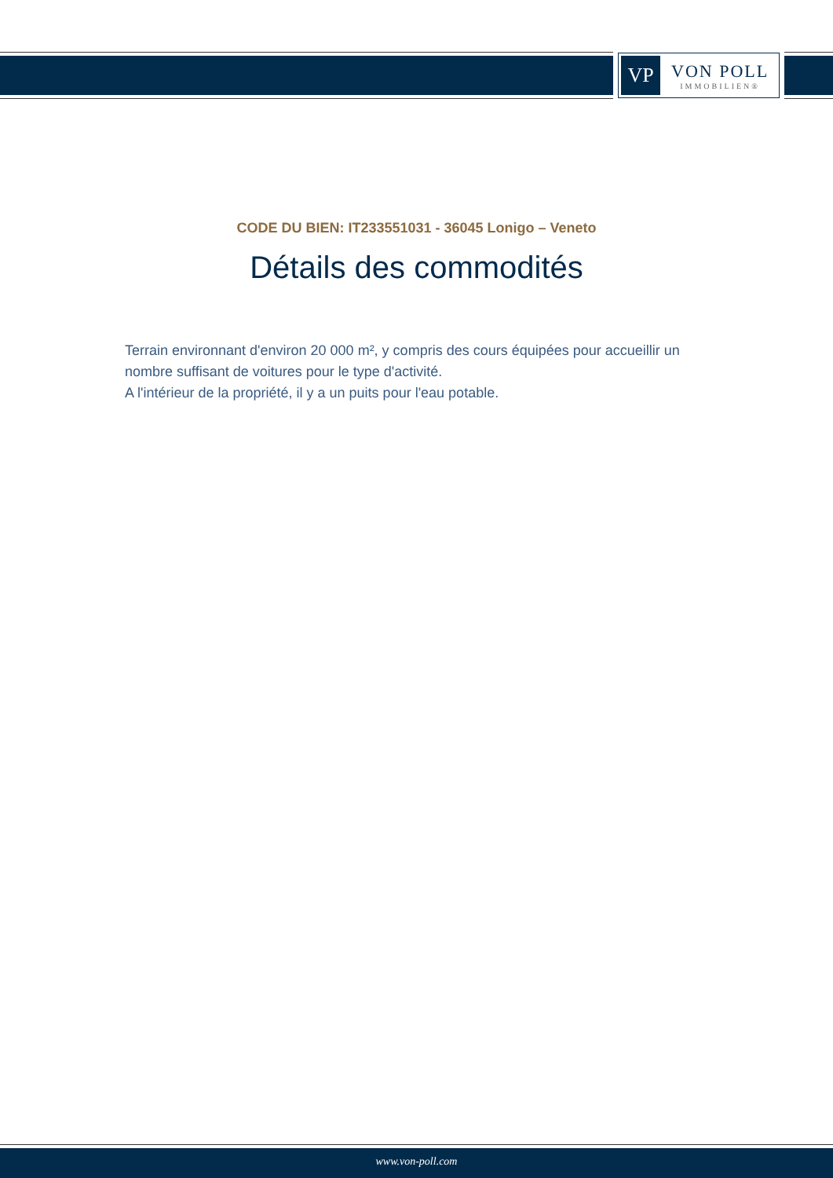VP
VON POLL
IMMOBILIEN®
CODE DU BIEN: IT233551031 - 36045 Lonigo – Veneto
Détails des commodités
Terrain environnant d'environ 20 000 m², y compris des cours équipées pour accueillir un nombre suffisant de voitures pour le type d'activité.
A l'intérieur de la propriété, il y a un puits pour l'eau potable.
www.von-poll.com